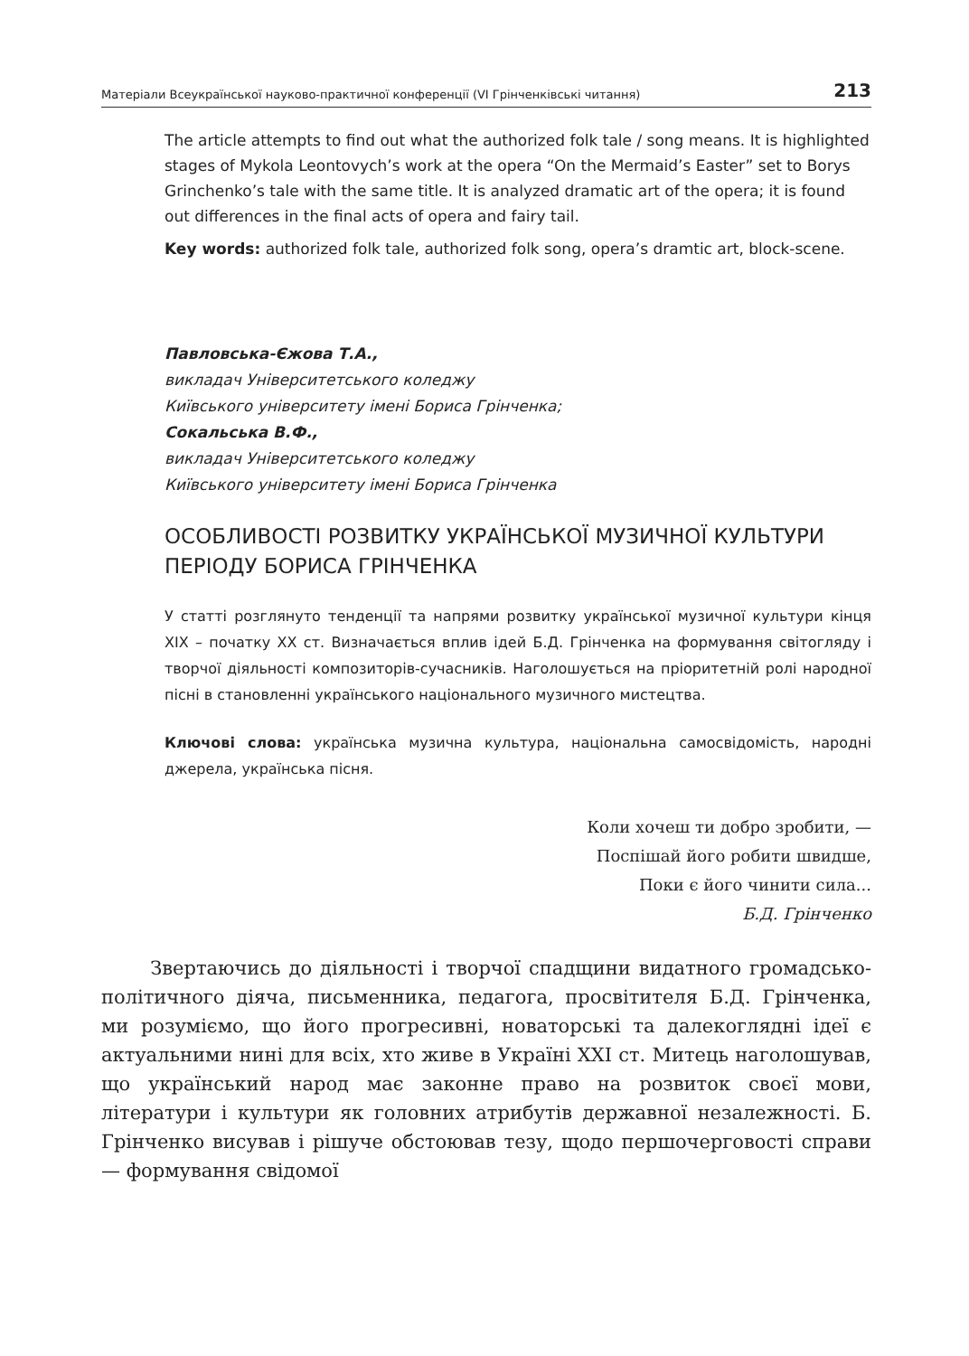Матеріали Всеукраїнської науково-практичної конференції (VI Грінченківські читання) 213
The article attempts to find out what the authorized folk tale / song means. It is highlighted stages of Mykola Leontovych’s work at the opera “On the Mermaid’s Easter” set to Borys Grinchenko’s tale with the same title. It is analyzed dramatic art of the opera; it is found out differences in the final acts of opera and fairy tail.
Key words: authorized folk tale, authorized folk song, opera’s dramtic art, block-scene.
Павловська-Єжова Т.А.,
викладач Університетського коледжу
Київського університету імені Бориса Грінченка;
Сокальська В.Ф.,
викладач Університетського коледжу
Київського університету імені Бориса Грінченка
ОСОБЛИВОСТІ РОЗВИТКУ УКРАЇНСЬКОЇ МУЗИЧНОЇ КУЛЬТУРИ ПЕРІОДУ БОРИСА ГРІНЧЕНКА
У статті розглянуто тенденції та напрями розвитку української музичної культури кінця XIX – початку XX ст. Визначається вплив ідей Б.Д. Грінченка на формування світогляду і творчої діяльності композиторів-сучасників. Наголошується на пріоритетній ролі народної пісні в становленні українського національного музичного мистецтва.
Ключові слова: українська музична культура, національна самосвідомість, народні джерела, українська пісня.
Коли хочеш ти добро зробити, —
Поспішай його робити швидше,
Поки є його чинити сила...
Б.Д. Грінченко
Звертаючись до діяльності і творчої спадщини видатного громадсько-політичного діяча, письменника, педагога, просвітителя Б.Д. Грінченка, ми розуміємо, що його прогресивні, новаторські та далекоглядні ідеї є актуальними нині для всіх, хто живе в Україні XXI ст. Митець наголошував, що український народ має законне право на розвиток своєї мови, літератури і культури як головних атрибутів державної незалежності. Б. Грінченко висував і рішуче обстоював тезу, щодо першочерговості справи — формування свідомої